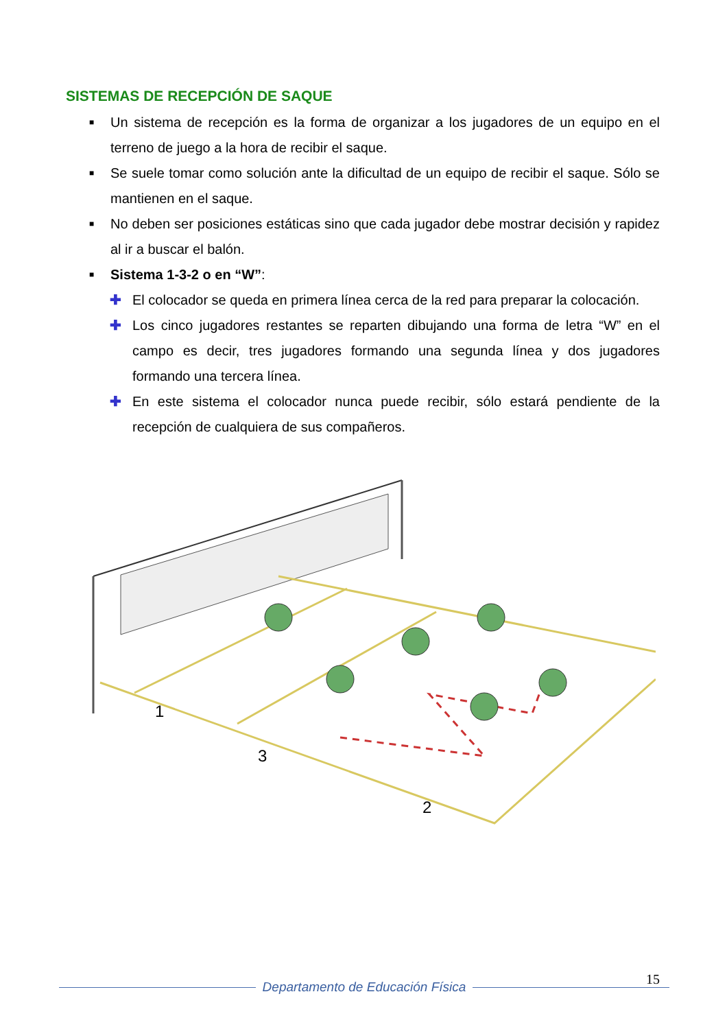SISTEMAS DE RECEPCIÓN DE SAQUE
■ Un sistema de recepción es la forma de organizar a los jugadores de un equipo en el terreno de juego a la hora de recibir el saque.
■ Se suele tomar como solución ante la dificultad de un equipo de recibir el saque. Sólo se mantienen en el saque.
■ No deben ser posiciones estáticas sino que cada jugador debe mostrar decisión y rapidez al ir a buscar el balón.
■ Sistema 1-3-2 o en “W”:
✚ El colocador se queda en primera línea cerca de la red para preparar la colocación.
✚ Los cinco jugadores restantes se reparten dibujando una forma de letra “W” en el campo es decir, tres jugadores formando una segunda línea y dos jugadores formando una tercera línea.
✚ En este sistema el colocador nunca puede recibir, sólo estará pendiente de la recepción de cualquiera de sus compañeros.
1
3
2
15
Departamento de Educación Física